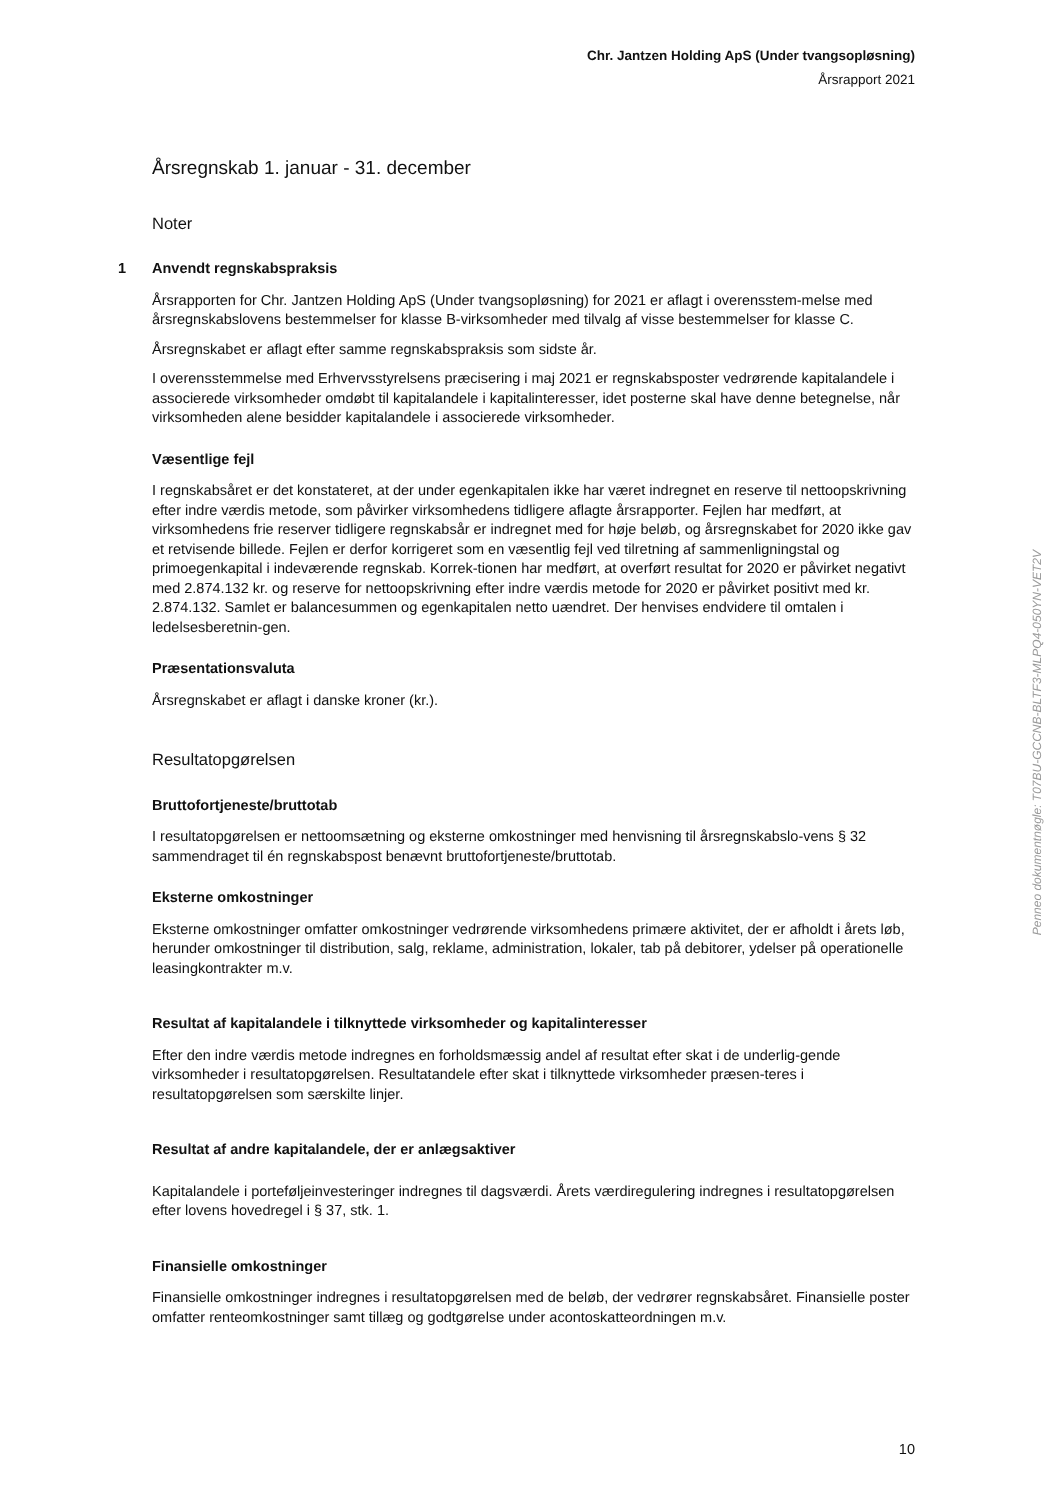Chr. Jantzen Holding ApS (Under tvangsopløsning)
Årsrapport 2021
Årsregnskab 1. januar - 31. december
Noter
1 Anvendt regnskabspraksis
Årsrapporten for Chr. Jantzen Holding ApS (Under tvangsopløsning) for 2021 er aflagt i overensstem-melse med årsregnskabslovens bestemmelser for klasse B-virksomheder med tilvalg af visse bestemmelser for klasse C.
Årsregnskabet er aflagt efter samme regnskabspraksis som sidste år.
I overensstemmelse med Erhvervsstyrelsens præcisering i maj 2021 er regnskabsposter vedrørende kapitalandele i associerede virksomheder omdøbt til kapitalandele i kapitalinteresser, idet posterne skal have denne betegnelse, når virksomheden alene besidder kapitalandele i associerede virksomheder.
Væsentlige fejl
I regnskabsåret er det konstateret, at der under egenkapitalen ikke har været indregnet en reserve til nettoopskrivning efter indre værdis metode, som påvirker virksomhedens tidligere aflagte årsrapporter. Fejlen har medført, at virksomhedens frie reserver tidligere regnskabsår er indregnet med for høje beløb, og årsregnskabet for 2020 ikke gav et retvisende billede. Fejlen er derfor korrigeret som en væsentlig fejl ved tilretning af sammenligningstal og primoegenkapital i indeværende regnskab. Korrek-tionen har medført, at overført resultat for 2020 er påvirket negativt med 2.874.132 kr. og reserve for nettoopskrivning efter indre værdis metode for 2020 er påvirket positivt med kr. 2.874.132. Samlet er balancesummen og egenkapitalen netto uændret. Der henvises endvidere til omtalen i ledelsesberetnin-gen.
Præsentationsvaluta
Årsregnskabet er aflagt i danske kroner (kr.).
Resultatopgørelsen
Bruttofortjeneste/bruttotab
I resultatopgørelsen er nettoomsætning og eksterne omkostninger med henvisning til årsregnskabslo-vens § 32 sammendraget til én regnskabspost benævnt bruttofortjeneste/bruttotab.
Eksterne omkostninger
Eksterne omkostninger omfatter omkostninger vedrørende virksomhedens primære aktivitet, der er afholdt i årets løb, herunder omkostninger til distribution, salg, reklame, administration, lokaler, tab på debitorer, ydelser på operationelle leasingkontrakter m.v.
Resultat af kapitalandele i tilknyttede virksomheder og kapitalinteresser
Efter den indre værdis metode indregnes en forholdsmæssig andel af resultat efter skat i de underlig-gende virksomheder i resultatopgørelsen. Resultatandele efter skat i tilknyttede virksomheder præsen-teres i resultatopgørelsen som særskilte linjer.
Resultat af andre kapitalandele, der er anlægsaktiver
Kapitalandele i porteføljeinvesteringer indregnes til dagsværdi. Årets værdiregulering indregnes i resultatopgørelsen efter lovens hovedregel i § 37, stk. 1.
Finansielle omkostninger
Finansielle omkostninger indregnes i resultatopgørelsen med de beløb, der vedrører regnskabsåret. Finansielle poster omfatter renteomkostninger samt tillæg og godtgørelse under acontoskatteordningen m.v.
Penneo dokumentnøgle: T07BU-GCCNB-BLTF3-MLPQ4-050YN-VET2V
10